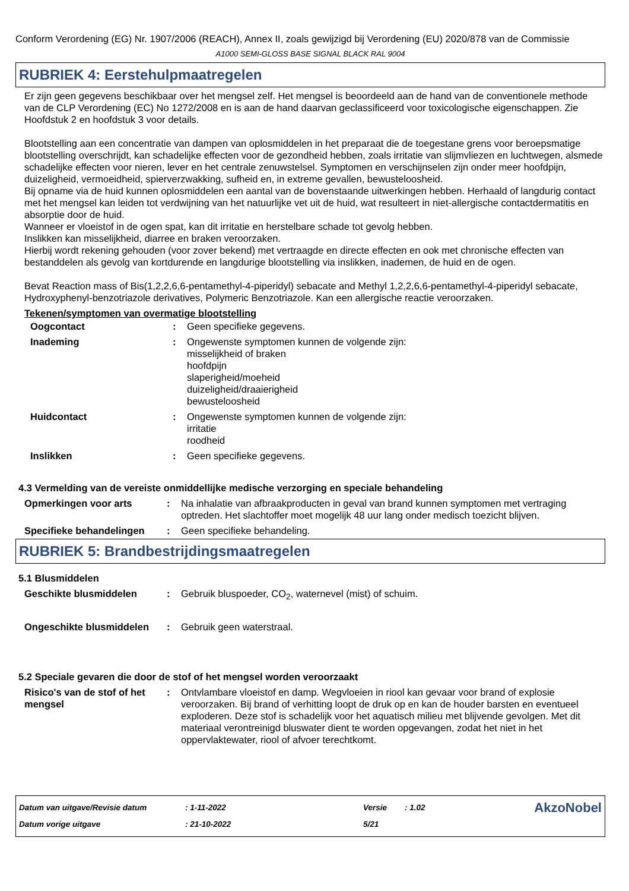Conform Verordening (EG) Nr. 1907/2006 (REACH), Annex II, zoals gewijzigd bij Verordening (EU) 2020/878 van de Commissie
A1000 SEMI-GLOSS BASE SIGNAL BLACK RAL 9004
RUBRIEK 4: Eerstehulpmaatregelen
Er zijn geen gegevens beschikbaar over het mengsel zelf. Het mengsel is beoordeeld aan de hand van de conventionele methode van de CLP Verordening (EC) No 1272/2008 en is aan de hand daarvan geclassificeerd voor toxicologische eigenschappen. Zie Hoofdstuk 2 en hoofdstuk 3 voor details.
Blootstelling aan een concentratie van dampen van oplosmiddelen in het preparaat die de toegestane grens voor beroepsmatige blootstelling overschrijdt, kan schadelijke effecten voor de gezondheid hebben, zoals irritatie van slijmvliezen en luchtwegen, alsmede schadelijke effecten voor nieren, lever en het centrale zenuwstelsel. Symptomen en verschijnselen zijn onder meer hoofdpijn, duizeligheid, vermoeidheid, spierverzwakking, sufheid en, in extreme gevallen, bewusteloosheid.
Bij opname via de huid kunnen oplosmiddelen een aantal van de bovenstaande uitwerkingen hebben. Herhaald of langdurig contact met het mengsel kan leiden tot verdwijning van het natuurlijke vet uit de huid, wat resulteert in niet-allergische contactdermatitis en absorptie door de huid.
Wanneer er vloeistof in de ogen spat, kan dit irritatie en herstelbare schade tot gevolg hebben.
Inslikken kan misselijkheid, diarree en braken veroorzaken.
Hierbij wordt rekening gehouden (voor zover bekend) met vertraagde en directe effecten en ook met chronische effecten van bestanddelen als gevolg van kortdurende en langdurige blootstelling via inslikken, inademen, de huid en de ogen.
Bevat Reaction mass of Bis(1,2,2,6,6-pentamethyl-4-piperidyl) sebacate and Methyl 1,2,2,6,6-pentamethyl-4-piperidyl sebacate, Hydroxyphenyl-benzotriazole derivatives, Polymeric Benzotriazole. Kan een allergische reactie veroorzaken.
Tekenen/symptomen van overmatige blootstelling
| Oogcontact | : | Geen specifieke gegevens. |
| Inademing | : | Ongewenste symptomen kunnen de volgende zijn: misselijkheid of braken hoofdpijn slaperigheid/moeheid duizeligheid/draaierigheid bewusteloosheid |
| Huidcontact | : | Ongewenste symptomen kunnen de volgende zijn: irritatie roodheid |
| Inslikken | : | Geen specifieke gegevens. |
4.3 Vermelding van de vereiste onmiddellijke medische verzorging en speciale behandeling
| Opmerkingen voor arts | : | Na inhalatie van afbraakproducten in geval van brand kunnen symptomen met vertraging optreden. Het slachtoffer moet mogelijk 48 uur lang onder medisch toezicht blijven. |
| Specifieke behandelingen | : | Geen specifieke behandeling. |
RUBRIEK 5: Brandbestrijdingsmaatregelen
5.1 Blusmiddelen
| Geschikte blusmiddelen | : | Gebruik bluspoeder, CO<sub>2</sub>, waternevel (mist) of schuim. |
| Ongeschikte blusmiddelen | : | Gebruik geen waterstraal. |
5.2 Speciale gevaren die door de stof of het mengsel worden veroorzaakt
| Risico's van de stof of het mengsel | : | Ontvlambare vloeistof en damp. Wegvloeien in riool kan gevaar voor brand of explosie veroorzaken. Bij brand of verhitting loopt de druk op en kan de houder barsten en eventueel exploderen. Deze stof is schadelijk voor het aquatisch milieu met blijvende gevolgen. Met dit materiaal verontreinigd bluswater dient te worden opgevangen, zodat het niet in het oppervlaktewater, riool of afvoer terechtkomt. |
| Datum van uitgave/Revisie datum | : 1-11-2022 | Versie | : 1.02 | AkzoNobel |
| Datum vorige uitgave | : 21-10-2022 | 5/21 | | |